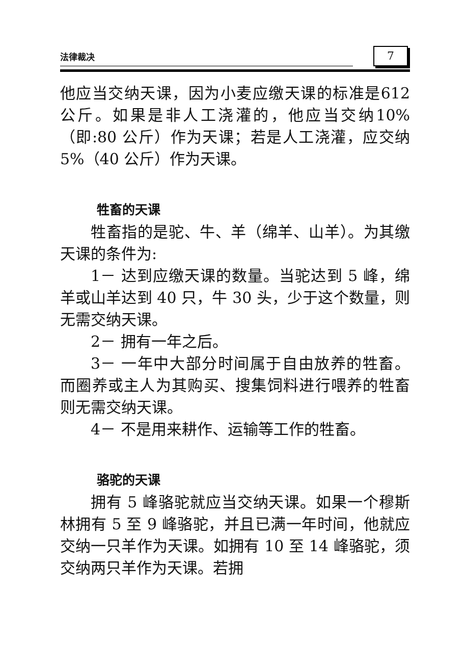法律裁决
7
他应当交纳天课，因为小麦应缴天课的标准是612 公斤。如果是非人工浇灌的，他应当交纳10%（即:80 公斤）作为天课；若是人工浇灌，应交纳 5%（40 公斤）作为天课。
牲畜的天课
牲畜指的是驼、牛、羊（绵羊、山羊）。为其缴天课的条件为:
1－ 达到应缴天课的数量。当驼达到 5 峰，绵羊或山羊达到 40 只，牛 30 头，少于这个数量，则无需交纳天课。
2－ 拥有一年之后。
3－ 一年中大部分时间属于自由放养的牲畜。而圈养或主人为其购买、搜集饲料进行喂养的牲畜则无需交纳天课。
4－ 不是用来耕作、运输等工作的牲畜。
骆驼的天课
拥有 5 峰骆驼就应当交纳天课。如果一个穆斯林拥有 5 至 9 峰骆驼，并且已满一年时间，他就应交纳一只羊作为天课。如拥有 10 至 14 峰骆驼，须交纳两只羊作为天课。若拥